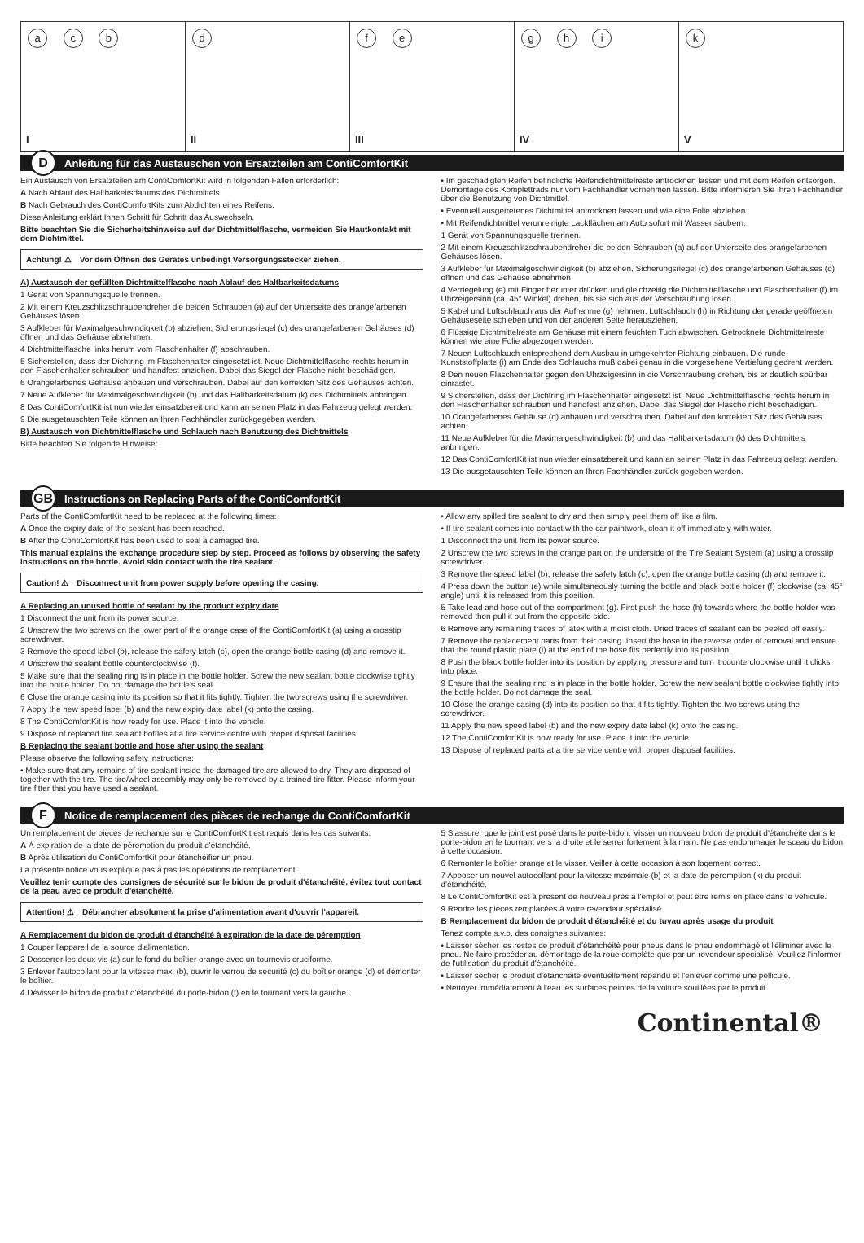a c b
I
d
II
f e
III
g h i
IV
k
V
D Anleitung für das Austauschen von Ersatzteilen am ContiComfortKit
Ein Austausch von Ersatzteilen am ContiComfortKit wird in folgenden Fällen erforderlich:
A Nach Ablauf des Haltbarkeitsdatums des Dichtmittels.
B Nach Gebrauch des ContiComfortKits zum Abdichten eines Reifens.
Diese Anleitung erklärt Ihnen Schritt für Schritt das Auswechseln.
Bitte beachten Sie die Sicherheitshinweise auf der Dichtmittelflasche, vermeiden Sie Hautkontakt mit dem Dichtmittel.
Achtung! ⚠ Vor dem Öffnen des Gerätes unbedingt Versorgungsstecker ziehen.
A) Austausch der gefüllten Dichtmittelflasche nach Ablauf des Haltbarkeitsdatums
1 Gerät von Spannungsquelle trennen.
2 Mit einem Kreuzschlitzschraubendreher die beiden Schrauben (a) auf der Unterseite des orangefarbenen Gehäuses lösen.
3 Aufkleber für Maximalgeschwindigkeit (b) abziehen, Sicherungsriegel (c) des orangefarbenen Gehäuses (d) öffnen und das Gehäuse abnehmen.
4 Dichtmittelflasche links herum vom Flaschenhalter (f) abschrauben.
5 Sicherstellen, dass der Dichtring im Flaschenhalter eingesetzt ist. Neue Dichtmittelflasche rechts herum in den Flaschenhalter schrauben und handfest anziehen. Dabei das Siegel der Flasche nicht beschädigen.
6 Orangefarbenes Gehäuse anbauen und verschrauben. Dabei auf den korrekten Sitz des Gehäuses achten.
7 Neue Aufkleber für Maximalgeschwindigkeit (b) und das Haltbarkeitsdatum (k) des Dichtmittels anbringen.
8 Das ContiComfortKit ist nun wieder einsatzbereit und kann an seinen Platz in das Fahrzeug gelegt werden.
9 Die ausgetauschten Teile können an Ihren Fachhändler zurückgegeben werden.
B) Austausch von Dichtmittelflasche und Schlauch nach Benutzung des Dichtmittels
Bitte beachten Sie folgende Hinweise:
• Im geschädigten Reifen befindliche Reifendichtmittelreste antrocknen lassen und mit dem Reifen entsorgen. Demontage des Komplettrads nur vom Fachhändler vornehmen lassen. Bitte informieren Sie Ihren Fachhändler über die Benutzung von Dichtmittel.
• Eventuell ausgetretenes Dichtmittel antrocknen lassen und wie eine Folie abziehen.
• Mit Reifendichtmittel verunreinigte Lackflächen am Auto sofort mit Wasser säubern.
1 Gerät von Spannungsquelle trennen.
2 Mit einem Kreuzschlitzschraubendreher die beiden Schrauben (a) auf der Unterseite des orangefarbenen Gehäuses lösen.
3 Aufkleber für Maximalgeschwindigkeit (b) abziehen, Sicherungsriegel (c) des orangefarbenen Gehäuses (d) öffnen und das Gehäuse abnehmen.
4 Verriegelung (e) mit Finger herunter drücken und gleichzeitig die Dichtmittelflasche und Flaschenhalter (f) im Uhrzeigersinn (ca. 45° Winkel) drehen, bis sie sich aus der Verschraubung lösen.
5 Kabel und Luftschlauch aus der Aufnahme (g) nehmen, Luftschlauch (h) in Richtung der gerade geöffneten Gehäuseseite schieben und von der anderen Seite herausziehen.
6 Flüssige Dichtmittelreste am Gehäuse mit einem feuchten Tuch abwischen. Getrocknete Dichtmittelreste können wie eine Folie abgezogen werden.
7 Neuen Luftschlauch entsprechend dem Ausbau in umgekehrter Richtung einbauen. Die runde Kunststoffplatte (i) am Ende des Schlauchs muß dabei genau in die vorgesehene Vertiefung gedreht werden.
8 Den neuen Flaschenhalter gegen den Uhrzeigersinn in die Verschraubung drehen, bis er deutlich spürbar einrastet.
9 Sicherstellen, dass der Dichtring im Flaschenhalter eingesetzt ist. Neue Dichtmittelflasche rechts herum in den Flaschenhalter schrauben und handfest anziehen. Dabei das Siegel der Flasche nicht beschädigen.
10 Orangefarbenes Gehäuse (d) anbauen und verschrauben. Dabei auf den korrekten Sitz des Gehäuses achten.
11 Neue Aufkleber für die Maximalgeschwindigkeit (b) und das Haltbarkeitsdatum (k) des Dichtmittels anbringen.
12 Das ContiComfortKit ist nun wieder einsatzbereit und kann an seinen Platz in das Fahrzeug gelegt werden.
13 Die ausgetauschten Teile können an Ihren Fachhändler zurück gegeben werden.
GB Instructions on Replacing Parts of the ContiComfortKit
Parts of the ContiComfortKit need to be replaced at the following times:
A Once the expiry date of the sealant has been reached.
B After the ContiComfortKit has been used to seal a damaged tire.
This manual explains the exchange procedure step by step. Proceed as follows by observing the safety instructions on the bottle. Avoid skin contact with the tire sealant.
Caution! ⚠ Disconnect unit from power supply before opening the casing.
A Replacing an unused bottle of sealant by the product expiry date
1 Disconnect the unit from its power source.
2 Unscrew the two screws on the lower part of the orange case of the ContiComfortKit (a) using a crosstip screwdriver.
3 Remove the speed label (b), release the safety latch (c), open the orange bottle casing (d) and remove it.
4 Unscrew the sealant bottle counterclockwise (f).
5 Make sure that the sealing ring is in place in the bottle holder. Screw the new sealant bottle clockwise tightly into the bottle holder. Do not damage the bottle's seal.
6 Close the orange casing into its position so that it fits tightly. Tighten the two screws using the screwdriver.
7 Apply the new speed label (b) and the new expiry date label (k) onto the casing.
8 The ContiComfortKit is now ready for use. Place it into the vehicle.
9 Dispose of replaced tire sealant bottles at a tire service centre with proper disposal facilities.
B Replacing the sealant bottle and hose after using the sealant
Please observe the following safety instructions:
• Make sure that any remains of tire sealant inside the damaged tire are allowed to dry. They are disposed of together with the tire. The tire/wheel assembly may only be removed by a trained tire fitter. Please inform your tire fitter that you have used a sealant.
• Allow any spilled tire sealant to dry and then simply peel them off like a film.
• If tire sealant comes into contact with the car paintwork, clean it off immediately with water.
1 Disconnect the unit from its power source.
2 Unscrew the two screws in the orange part on the underside of the Tire Sealant System (a) using a crosstip screwdriver.
3 Remove the speed label (b), release the safety latch (c), open the orange bottle casing (d) and remove it.
4 Press down the button (e) while simultaneously turning the bottle and black bottle holder (f) clockwise (ca. 45° angle) until it is released from this position.
5 Take lead and hose out of the compartment (g). First push the hose (h) towards where the bottle holder was removed then pull it out from the opposite side.
6 Remove any remaining traces of latex with a moist cloth. Dried traces of sealant can be peeled off easily.
7 Remove the replacement parts from their casing. Insert the hose in the reverse order of removal and ensure that the round plastic plate (i) at the end of the hose fits perfectly into its position.
8 Push the black bottle holder into its position by applying pressure and turn it counterclockwise until it clicks into place.
9 Ensure that the sealing ring is in place in the bottle holder. Screw the new sealant bottle clockwise tightly into the bottle holder. Do not damage the seal.
10 Close the orange casing (d) into its position so that it fits tightly. Tighten the two screws using the screwdriver.
11 Apply the new speed label (b) and the new expiry date label (k) onto the casing.
12 The ContiComfortKit is now ready for use. Place it into the vehicle.
13 Dispose of replaced parts at a tire service centre with proper disposal facilities.
F Notice de remplacement des pièces de rechange du ContiComfortKit
Un remplacement de pièces de rechange sur le ContiComfortKit est requis dans les cas suivants:
A À expiration de la date de péremption du produit d'étanchéité.
B Après utilisation du ContiComfortKit pour étanchéifier un pneu.
La présente notice vous explique pas à pas les opérations de remplacement.
Veuillez tenir compte des consignes de sécurité sur le bidon de produit d'étanchéité, évitez tout contact de la peau avec ce produit d'étanchéité.
Attention! ⚠ Débrancher absolument la prise d'alimentation avant d'ouvrir l'appareil.
A Remplacement du bidon de produit d'étanchéité à expiration de la date de péremption
1 Couper l'appareil de la source d'alimentation.
2 Desserrer les deux vis (a) sur le fond du boîtier orange avec un tournevis cruciforme.
3 Enlever l'autocollant pour la vitesse maxi (b), ouvrir le verrou de sécurité (c) du boîtier orange (d) et démonter le boîtier.
4 Dévisser le bidon de produit d'étanchéité du porte-bidon (f) en le tournant vers la gauche.
5 S'assurer que le joint est posé dans le porte-bidon. Visser un nouveau bidon de produit d'étanchéité dans le porte-bidon en le tournant vers la droite et le serrer fortement à la main. Ne pas endommager le sceau du bidon à cette occasion.
6 Remonter le boîtier orange et le visser. Veiller à cette occasion à son logement correct.
7 Apposer un nouvel autocollant pour la vitesse maximale (b) et la date de péremption (k) du produit d'étanchéité.
8 Le ContiComfortKit est à présent de nouveau près à l'emploi et peut être remis en place dans le véhicule.
9 Rendre les pièces remplacées à votre revendeur spécialisé.
B Remplacement du bidon de produit d'étanchéité et du tuyau après usage du produit
Tenez compte s.v.p. des consignes suivantes:
• Laisser sécher les restes de produit d'étanchéité pour pneus dans le pneu endommagé et l'éliminer avec le pneu. Ne faire procéder au démontage de la roue complète que par un revendeur spécialisé. Veuillez l'informer de l'utilisation du produit d'étanchéité.
• Laisser sécher le produit d'étanchéité éventuellement répandu et l'enlever comme une pellicule.
• Nettoyer immédiatement à l'eau les surfaces peintes de la voiture souillées par le produit.
Continental®